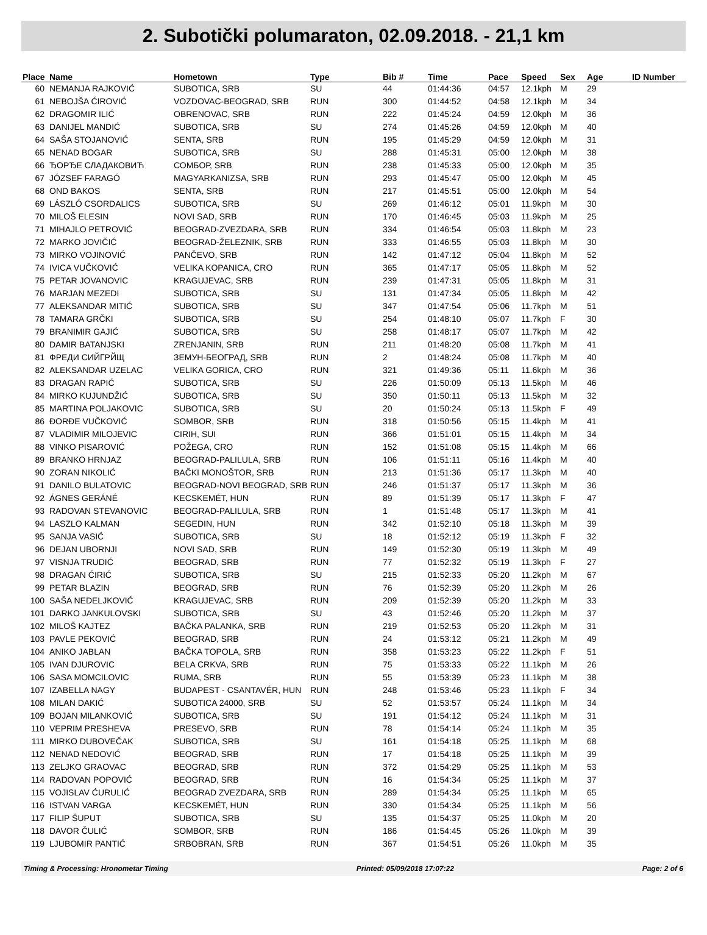2. Subotički polumaraton, 02.09.2018. - 21,1 km
| Place | Name | Hometown | Type | Bib # | Time | Pace | Speed | Sex | Age | ID Number |
| --- | --- | --- | --- | --- | --- | --- | --- | --- | --- | --- |
| 60 | NEMANJA RAJKOVIĆ | SUBOTICA, SRB | SU | 44 | 01:44:36 | 04:57 | 12.1kph | M | 29 | |
| 61 | NEBOJŠA ĆIROVIĆ | VOZDOVAC-BEOGRAD, SRB | RUN | 300 | 01:44:52 | 04:58 | 12.1kph | M | 34 | |
| 62 | DRAGOMIR ILIĆ | OBRENOVAC, SRB | RUN | 222 | 01:45:24 | 04:59 | 12.0kph | M | 36 | |
| 63 | DANIJEL MANDIĆ | SUBOTICA, SRB | SU | 274 | 01:45:26 | 04:59 | 12.0kph | M | 40 | |
| 64 | SAŠA STOJANOVIĆ | SENTA, SRB | RUN | 195 | 01:45:29 | 04:59 | 12.0kph | M | 31 | |
| 65 | NENAD BOGAR | SUBOTICA, SRB | SU | 288 | 01:45:31 | 05:00 | 12.0kph | M | 38 | |
| 66 | ЂОРЂЕ СЛАДАКОВИЋ | СОМБОР, SRB | RUN | 238 | 01:45:33 | 05:00 | 12.0kph | M | 35 | |
| 67 | JÓZSEF FARAGÓ | MAGYARKANIZSA, SRB | RUN | 293 | 01:45:47 | 05:00 | 12.0kph | M | 45 | |
| 68 | OND BAKOS | SENTA, SRB | RUN | 217 | 01:45:51 | 05:00 | 12.0kph | M | 54 | |
| 69 | LÁSZLÓ CSORDALICS | SUBOTICA, SRB | SU | 269 | 01:46:12 | 05:01 | 11.9kph | M | 30 | |
| 70 | MILOŠ ELESIN | NOVI SAD, SRB | RUN | 170 | 01:46:45 | 05:03 | 11.9kph | M | 25 | |
| 71 | MIHAJLO PETROVIĆ | BEOGRAD-ZVEZDARA, SRB | RUN | 334 | 01:46:54 | 05:03 | 11.8kph | M | 23 | |
| 72 | MARKO JOVIČIĆ | BEOGRAD-ŽELEZNIK, SRB | RUN | 333 | 01:46:55 | 05:03 | 11.8kph | M | 30 | |
| 73 | MIRKO VOJINOVIĆ | PANČEVO, SRB | RUN | 142 | 01:47:12 | 05:04 | 11.8kph | M | 52 | |
| 74 | IVICA VUČKOVIĆ | VELIKA KOPANICA, CRO | RUN | 365 | 01:47:17 | 05:05 | 11.8kph | M | 52 | |
| 75 | PETAR JOVANOVIC | KRAGUJEVAC, SRB | RUN | 239 | 01:47:31 | 05:05 | 11.8kph | M | 31 | |
| 76 | MARJAN MEZEDI | SUBOTICA, SRB | SU | 131 | 01:47:34 | 05:05 | 11.8kph | M | 42 | |
| 77 | ALEKSANDAR MITIĆ | SUBOTICA, SRB | SU | 347 | 01:47:54 | 05:06 | 11.7kph | M | 51 | |
| 78 | TAMARA GRČKI | SUBOTICA, SRB | SU | 254 | 01:48:10 | 05:07 | 11.7kph | F | 30 | |
| 79 | BRANIMIR GAJIĆ | SUBOTICA, SRB | SU | 258 | 01:48:17 | 05:07 | 11.7kph | M | 42 | |
| 80 | DAMIR BATANJSKI | ZRENJANIN, SRB | RUN | 211 | 01:48:20 | 05:08 | 11.7kph | M | 41 | |
| 81 | ФРЕДИ СИЙГРЙЩ | ЗЕМУН-БЕОГРАД, SRB | RUN | 2 | 01:48:24 | 05:08 | 11.7kph | M | 40 | |
| 82 | ALEKSANDAR UZELAC | VELIKA GORICA, CRO | RUN | 321 | 01:49:36 | 05:11 | 11.6kph | M | 36 | |
| 83 | DRAGAN RAPIĆ | SUBOTICA, SRB | SU | 226 | 01:50:09 | 05:13 | 11.5kph | M | 46 | |
| 84 | MIRKO KUJUNDŽIĆ | SUBOTICA, SRB | SU | 350 | 01:50:11 | 05:13 | 11.5kph | M | 32 | |
| 85 | MARTINA POLJAKOVIC | SUBOTICA, SRB | SU | 20 | 01:50:24 | 05:13 | 11.5kph | F | 49 | |
| 86 | ĐORĐE VUČKOVIĆ | SOMBOR, SRB | RUN | 318 | 01:50:56 | 05:15 | 11.4kph | M | 41 | |
| 87 | VLADIMIR MILOJEVIC | CIRIH, SUI | RUN | 366 | 01:51:01 | 05:15 | 11.4kph | M | 34 | |
| 88 | VINKO PISAROVIĆ | POŽEGA, CRO | RUN | 152 | 01:51:08 | 05:15 | 11.4kph | M | 66 | |
| 89 | BRANKO HRNJAZ | BEOGRAD-PALILULA, SRB | RUN | 106 | 01:51:11 | 05:16 | 11.4kph | M | 40 | |
| 90 | ZORAN NIKOLIĆ | BAČKI MONOŠTOR, SRB | RUN | 213 | 01:51:36 | 05:17 | 11.3kph | M | 40 | |
| 91 | DANILO BULATOVIC | BEOGRAD-NOVI BEOGRAD, SRB | RUN | 246 | 01:51:37 | 05:17 | 11.3kph | M | 36 | |
| 92 | ÁGNES GERÁNÉ | KECSKEMÉT, HUN | RUN | 89 | 01:51:39 | 05:17 | 11.3kph | F | 47 | |
| 93 | RADOVAN STEVANOVIC | BEOGRAD-PALILULA, SRB | RUN | 1 | 01:51:48 | 05:17 | 11.3kph | M | 41 | |
| 94 | LASZLO KALMAN | SEGEDIN, HUN | RUN | 342 | 01:52:10 | 05:18 | 11.3kph | M | 39 | |
| 95 | SANJA VASIĆ | SUBOTICA, SRB | SU | 18 | 01:52:12 | 05:19 | 11.3kph | F | 32 | |
| 96 | DEJAN UBORNJI | NOVI SAD, SRB | RUN | 149 | 01:52:30 | 05:19 | 11.3kph | M | 49 | |
| 97 | VISNJA TRUDIĆ | BEOGRAD, SRB | RUN | 77 | 01:52:32 | 05:19 | 11.3kph | F | 27 | |
| 98 | DRAGAN ĆIRIĆ | SUBOTICA, SRB | SU | 215 | 01:52:33 | 05:20 | 11.2kph | M | 67 | |
| 99 | PETAR BLAZIN | BEOGRAD, SRB | RUN | 76 | 01:52:39 | 05:20 | 11.2kph | M | 26 | |
| 100 | SAŠA NEDELJKOVIĆ | KRAGUJEVAC, SRB | RUN | 209 | 01:52:39 | 05:20 | 11.2kph | M | 33 | |
| 101 | DARKO JANKULOVSKI | SUBOTICA, SRB | SU | 43 | 01:52:46 | 05:20 | 11.2kph | M | 37 | |
| 102 | MILOŠ KAJTEZ | BAČKA PALANKA, SRB | RUN | 219 | 01:52:53 | 05:20 | 11.2kph | M | 31 | |
| 103 | PAVLE PEKOVIĆ | BEOGRAD, SRB | RUN | 24 | 01:53:12 | 05:21 | 11.2kph | M | 49 | |
| 104 | ANIKO JABLAN | BAČKA TOPOLA, SRB | RUN | 358 | 01:53:23 | 05:22 | 11.2kph | F | 51 | |
| 105 | IVAN DJUROVIC | BELA CRKVA, SRB | RUN | 75 | 01:53:33 | 05:22 | 11.1kph | M | 26 | |
| 106 | SASA MOMCILOVIC | RUMA, SRB | RUN | 55 | 01:53:39 | 05:23 | 11.1kph | M | 38 | |
| 107 | IZABELLA NAGY | BUDAPEST - CSANTAVÉR, HUN | RUN | 248 | 01:53:46 | 05:23 | 11.1kph | F | 34 | |
| 108 | MILAN DAKIĆ | SUBOTICA 24000, SRB | SU | 52 | 01:53:57 | 05:24 | 11.1kph | M | 34 | |
| 109 | BOJAN MILANKOVIĆ | SUBOTICA, SRB | SU | 191 | 01:54:12 | 05:24 | 11.1kph | M | 31 | |
| 110 | VEPRIM PRESHEVA | PRESEVO, SRB | RUN | 78 | 01:54:14 | 05:24 | 11.1kph | M | 35 | |
| 111 | MIRKO DUBOVEČAK | SUBOTICA, SRB | SU | 161 | 01:54:18 | 05:25 | 11.1kph | M | 68 | |
| 112 | NENAD NEDOVIĆ | BEOGRAD, SRB | RUN | 17 | 01:54:18 | 05:25 | 11.1kph | M | 39 | |
| 113 | ZELJKO GRAOVAC | BEOGRAD, SRB | RUN | 372 | 01:54:29 | 05:25 | 11.1kph | M | 53 | |
| 114 | RADOVAN POPOVIĆ | BEOGRAD, SRB | RUN | 16 | 01:54:34 | 05:25 | 11.1kph | M | 37 | |
| 115 | VOJISLAV ĆURULIĆ | BEOGRAD ZVEZDARA, SRB | RUN | 289 | 01:54:34 | 05:25 | 11.1kph | M | 65 | |
| 116 | ISTVAN VARGA | KECSKEMÉT, HUN | RUN | 330 | 01:54:34 | 05:25 | 11.1kph | M | 56 | |
| 117 | FILIP ŠUPUT | SUBOTICA, SRB | SU | 135 | 01:54:37 | 05:25 | 11.0kph | M | 20 | |
| 118 | DAVOR ČULIĆ | SOMBOR, SRB | RUN | 186 | 01:54:45 | 05:26 | 11.0kph | M | 39 | |
| 119 | LJUBOMIR PANTIĆ | SRBOBRAN, SRB | RUN | 367 | 01:54:51 | 05:26 | 11.0kph | M | 35 | |
Timing & Processing: Hronometar Timing Printed: 05/09/2018 17:07:22 Page: 2 of 6